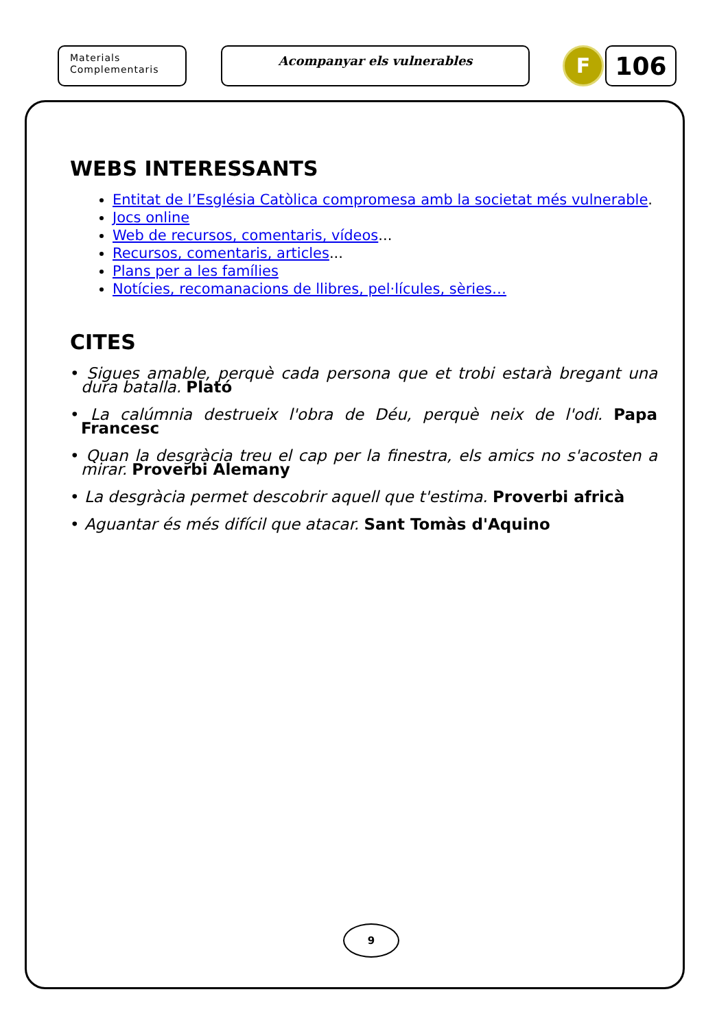Materials
Complementaris
Acompanyar els vulnerables
F
106
WEBS INTERESSANTS
Entitat de l’Església Catòlica compromesa amb la societat més vulnerable.
Jocs online
Web de recursos, comentaris, vídeos...
Recursos, comentaris, articles...
Plans per a les famílies
Notícies, recomanacions de llibres, pel·lícules, sèries…
CITES
• Sigues amable, perquè cada persona que et trobi estarà bregant una dura batalla. Plató
• La calúmnia destrueix l'obra de Déu, perquè neix de l'odi. Papa Francesc
• Quan la desgràcia treu el cap per la finestra, els amics no s'acosten a mirar. Proverbi Alemany
• La desgràcia permet descobrir aquell que t'estima. Proverbi africà
• Aguantar és més difícil que atacar. Sant Tomàs d'Aquino
9